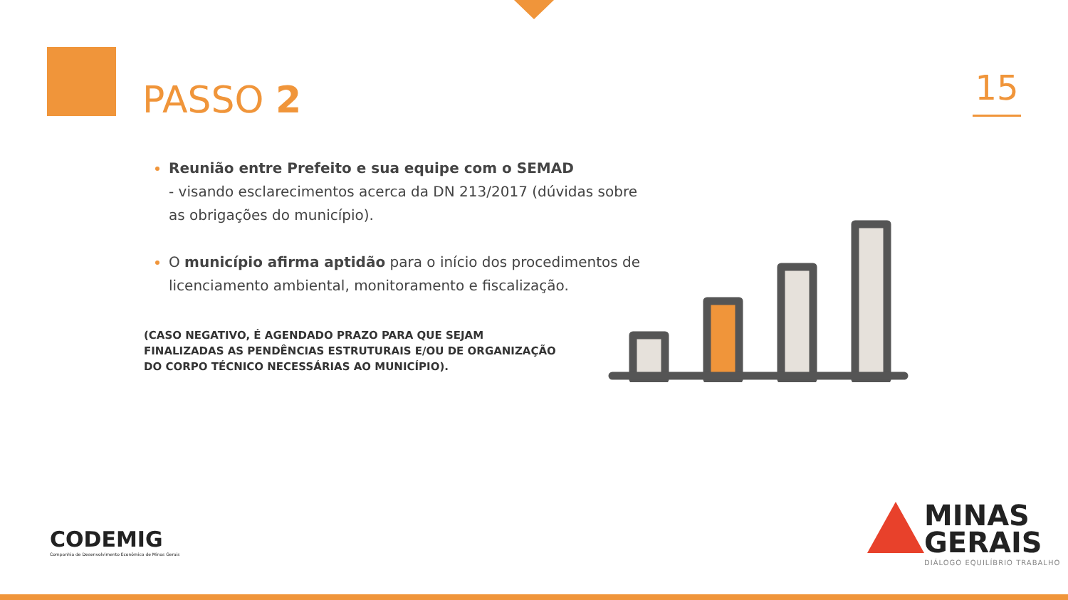PASSO 2 15
Reunião entre Prefeito e sua equipe com o SEMAD
- visando esclarecimentos acerca da DN 213/2017 (dúvidas sobre as obrigações do município).
O município afirma aptidão para o início dos procedimentos de licenciamento ambiental, monitoramento e fiscalização.
(CASO NEGATIVO, É AGENDADO PRAZO PARA QUE SEJAM FINALIZADAS AS PENDÊNCIAS ESTRUTURAIS E/OU DE ORGANIZAÇÃO DO CORPO TÉCNICO NECESSÁRIAS AO MUNICÍPIO).
CODEMIG
Companhia de Desenvolvimento Econômico de Minas Gerais
MINAS
GERAIS
DIÁLOGO EQUILÍBRIO TRABALHO